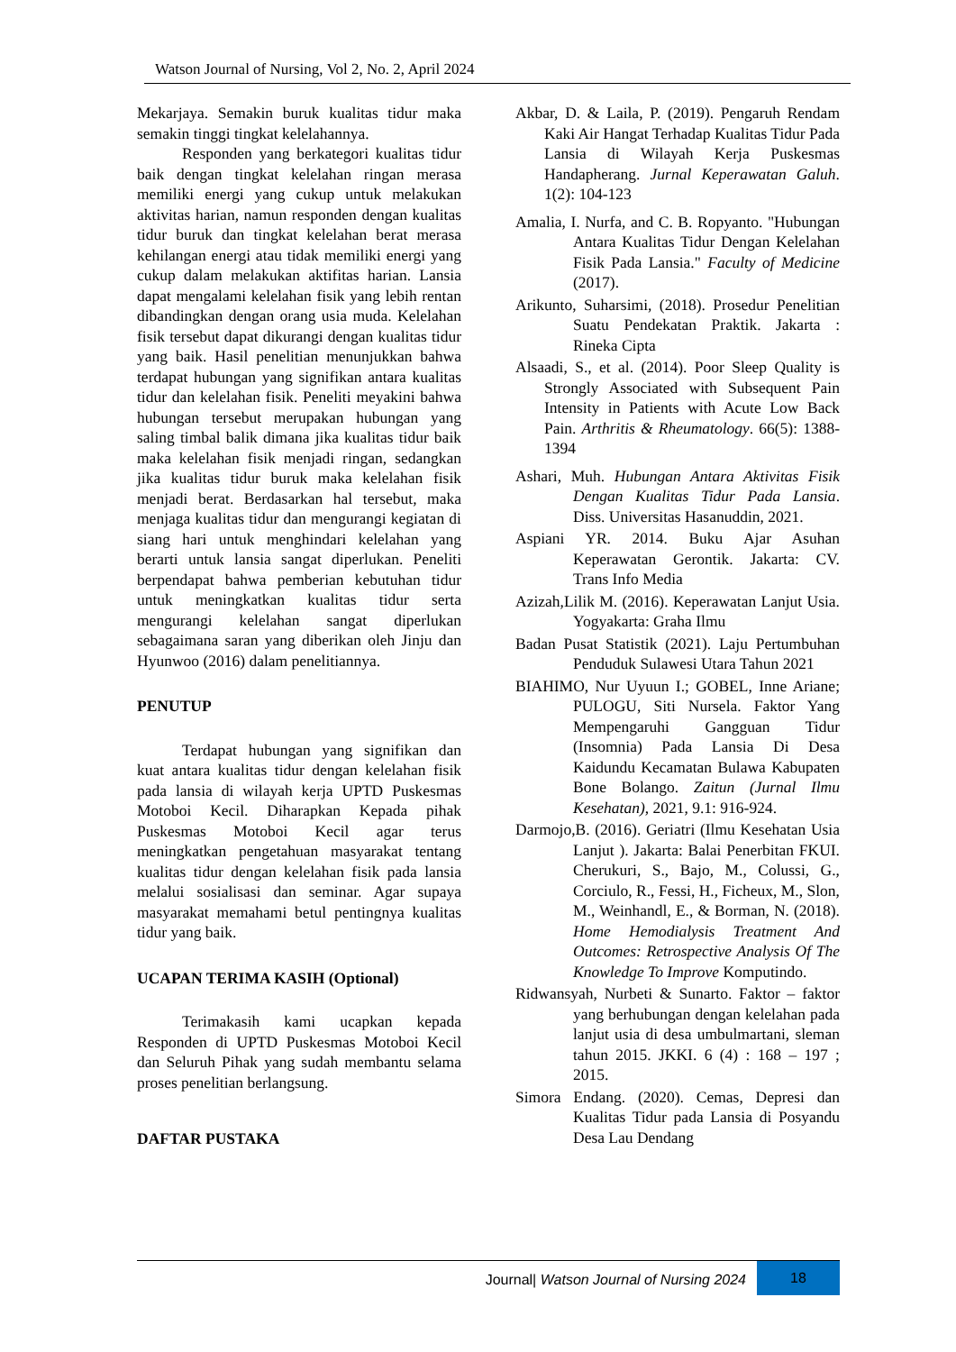Watson Journal of Nursing, Vol 2, No. 2, April 2024
Mekarjaya. Semakin buruk kualitas tidur maka semakin tinggi tingkat kelelahannya.
Responden yang berkategori kualitas tidur baik dengan tingkat kelelahan ringan merasa memiliki energi yang cukup untuk melakukan aktivitas harian, namun responden dengan kualitas tidur buruk dan tingkat kelelahan berat merasa kehilangan energi atau tidak memiliki energi yang cukup dalam melakukan aktifitas harian. Lansia dapat mengalami kelelahan fisik yang lebih rentan dibandingkan dengan orang usia muda. Kelelahan fisik tersebut dapat dikurangi dengan kualitas tidur yang baik. Hasil penelitian menunjukkan bahwa terdapat hubungan yang signifikan antara kualitas tidur dan kelelahan fisik. Peneliti meyakini bahwa hubungan tersebut merupakan hubungan yang saling timbal balik dimana jika kualitas tidur baik maka kelelahan fisik menjadi ringan, sedangkan jika kualitas tidur buruk maka kelelahan fisik menjadi berat. Berdasarkan hal tersebut, maka menjaga kualitas tidur dan mengurangi kegiatan di siang hari untuk menghindari kelelahan yang berarti untuk lansia sangat diperlukan. Peneliti berpendapat bahwa pemberian kebutuhan tidur untuk meningkatkan kualitas tidur serta mengurangi kelelahan sangat diperlukan sebagaimana saran yang diberikan oleh Jinju dan Hyunwoo (2016) dalam penelitiannya.
PENUTUP
Terdapat hubungan yang signifikan dan kuat antara kualitas tidur dengan kelelahan fisik pada lansia di wilayah kerja UPTD Puskesmas Motoboi Kecil. Diharapkan Kepada pihak Puskesmas Motoboi Kecil agar terus meningkatkan pengetahuan masyarakat tentang kualitas tidur dengan kelelahan fisik pada lansia melalui sosialisasi dan seminar. Agar supaya masyarakat memahami betul pentingnya kualitas tidur yang baik.
UCAPAN TERIMA KASIH (Optional)
Terimakasih kami ucapkan kepada Responden di UPTD Puskesmas Motoboi Kecil dan Seluruh Pihak yang sudah membantu selama proses penelitian berlangsung.
DAFTAR PUSTAKA
Akbar, D. & Laila, P. (2019). Pengaruh Rendam Kaki Air Hangat Terhadap Kualitas Tidur Pada Lansia di Wilayah Kerja Puskesmas Handapherang. Jurnal Keperawatan Galuh. 1(2): 104-123
Amalia, I. Nurfa, and C. B. Ropyanto. "Hubungan Antara Kualitas Tidur Dengan Kelelahan Fisik Pada Lansia." Faculty of Medicine (2017).
Arikunto, Suharsimi, (2018). Prosedur Penelitian Suatu Pendekatan Praktik. Jakarta : Rineka Cipta
Alsaadi, S., et al. (2014). Poor Sleep Quality is Strongly Associated with Subsequent Pain Intensity in Patients with Acute Low Back Pain. Arthritis & Rheumatology. 66(5): 1388-1394
Ashari, Muh. Hubungan Antara Aktivitas Fisik Dengan Kualitas Tidur Pada Lansia. Diss. Universitas Hasanuddin, 2021.
Aspiani YR. 2014. Buku Ajar Asuhan Keperawatan Gerontik. Jakarta: CV. Trans Info Media
Azizah,Lilik M. (2016). Keperawatan Lanjut Usia. Yogyakarta: Graha Ilmu
Badan Pusat Statistik (2021). Laju Pertumbuhan Penduduk Sulawesi Utara Tahun 2021
BIAHIMO, Nur Uyuun I.; GOBEL, Inne Ariane; PULOGU, Siti Nursela. Faktor Yang Mempengaruhi Gangguan Tidur (Insomnia) Pada Lansia Di Desa Kaidundu Kecamatan Bulawa Kabupaten Bone Bolango. Zaitun (Jurnal Ilmu Kesehatan), 2021, 9.1: 916-924.
Darmojo,B. (2016). Geriatri (Ilmu Kesehatan Usia Lanjut ). Jakarta: Balai Penerbitan FKUI. Cherukuri, S., Bajo, M., Colussi, G., Corciulo, R., Fessi, H., Ficheux, M., Slon, M., Weinhandl, E., & Borman, N. (2018). Home Hemodialysis Treatment And Outcomes: Retrospective Analysis Of The Knowledge To Improve Komputindo.
Ridwansyah, Nurbeti & Sunarto. Faktor – faktor yang berhubungan dengan kelelahan pada lanjut usia di desa umbulmartani, sleman tahun 2015. JKKI. 6 (4) : 168 – 197 ; 2015.
Simora Endang. (2020). Cemas, Depresi dan Kualitas Tidur pada Lansia di Posyandu Desa Lau Dendang
Journal| Watson Journal of Nursing 2024 18